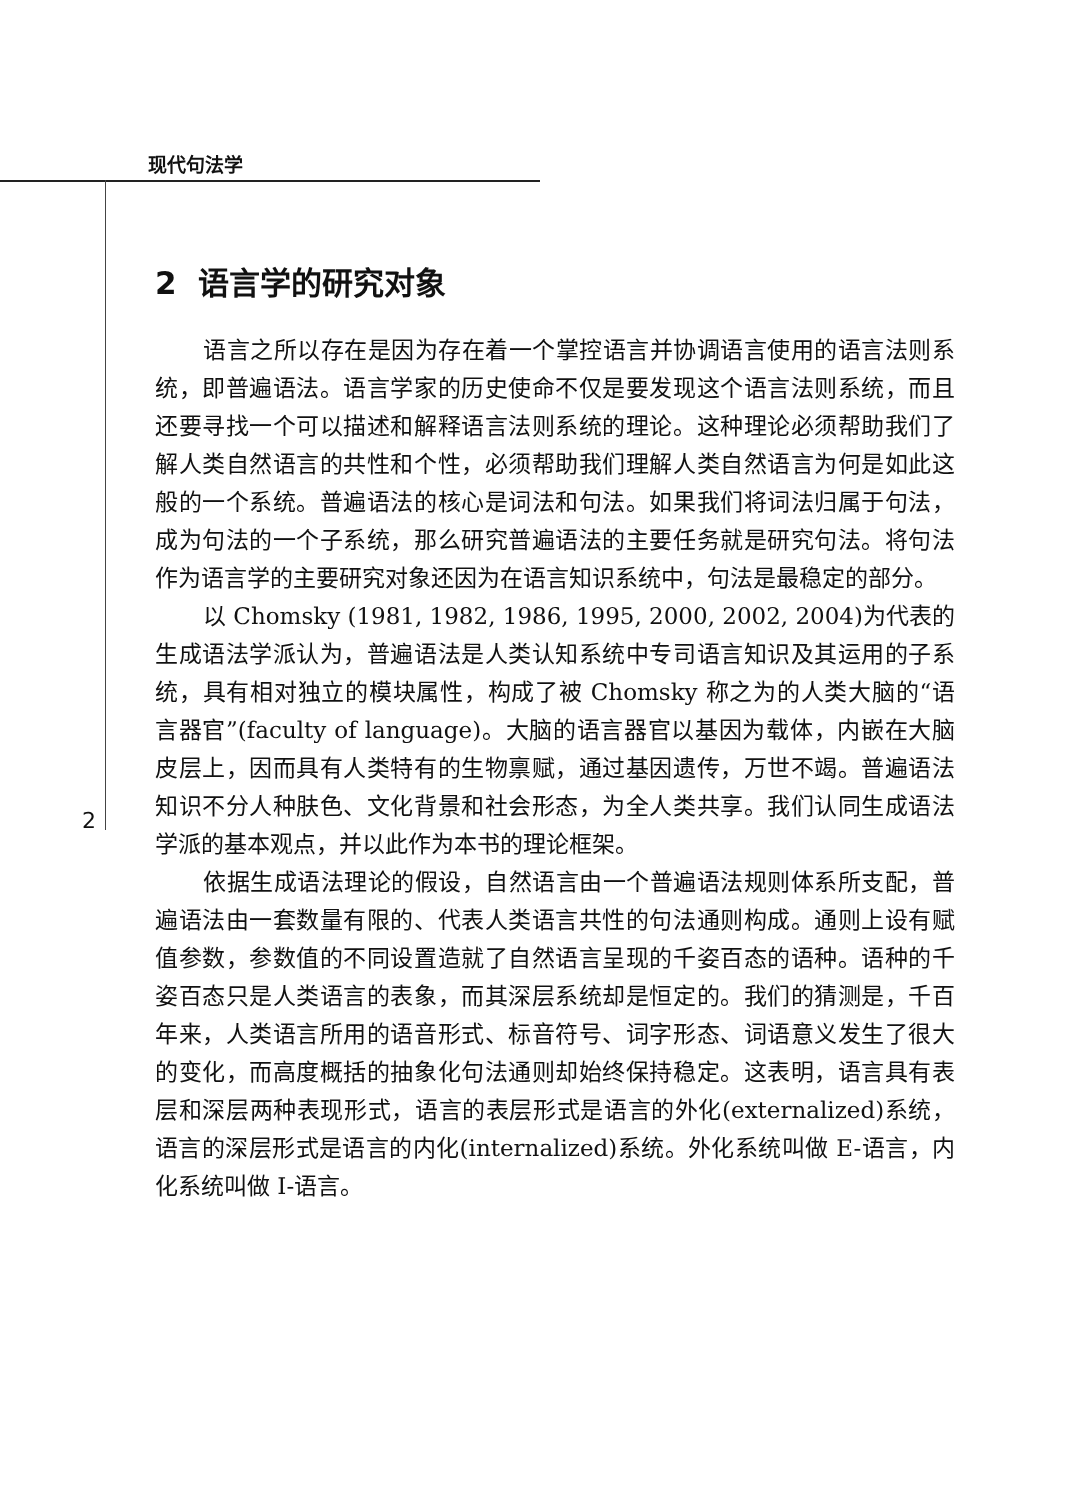现代句法学
2 语言学的研究对象
语言之所以存在是因为存在着一个掌控语言并协调语言使用的语言法则系统，即普遍语法。语言学家的历史使命不仅是要发现这个语言法则系统，而且还要寻找一个可以描述和解释语言法则系统的理论。这种理论必须帮助我们了解人类自然语言的共性和个性，必须帮助我们理解人类自然语言为何是如此这般的一个系统。普遍语法的核心是词法和句法。如果我们将词法归属于句法，成为句法的一个子系统，那么研究普遍语法的主要任务就是研究句法。将句法作为语言学的主要研究对象还因为在语言知识系统中，句法是最稳定的部分。
以 Chomsky (1981, 1982, 1986, 1995, 2000, 2002, 2004)为代表的生成语法学派认为，普遍语法是人类认知系统中专司语言知识及其运用的子系统，具有相对独立的模块属性，构成了被 Chomsky 称之为的人类大脑的“语言器官”(faculty of language)。大脑的语言器官以基因为载体，内嵌在大脑皮层上，因而具有人类特有的生物禀赋，通过基因遗传，万世不竭。普遍语法知识不分人种肤色、文化背景和社会形态，为全人类共享。我们认同生成语法学派的基本观点，并以此作为本书的理论框架。
依据生成语法理论的假设，自然语言由一个普遍语法规则体系所支配，普遍语法由一套数量有限的、代表人类语言共性的句法通则构成。通则上设有赋值参数，参数值的不同设置造就了自然语言呈现的千姿百态的语种。语种的千姿百态只是人类语言的表象，而其深层系统却是恒定的。我们的猜测是，千百年来，人类语言所用的语音形式、标音符号、词字形态、词语意义发生了很大的变化，而高度概括的抽象化句法通则却始终保持稳定。这表明，语言具有表层和深层两种表现形式，语言的表层形式是语言的外化(externalized)系统，语言的深层形式是语言的内化(internalized)系统。外化系统叫做 E-语言，内化系统叫做 I-语言。
2